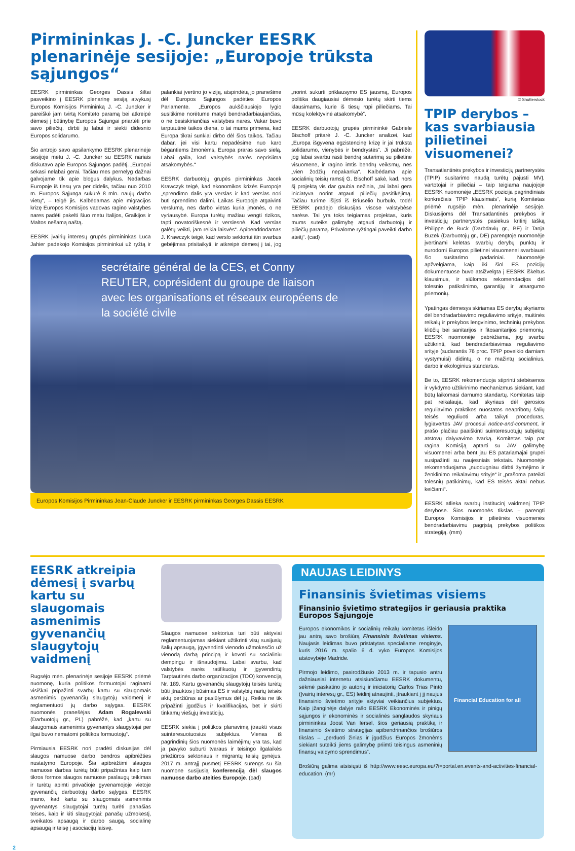Pirmininkas J. -C. Juncker EESRK plenarinėje sesijoje: „Europoje trūksta sąjungos“
EESRK pirmininkas Georges Dassis šiltai pasveikino į EESRK plenarinę sesiją atvykusį Europos Komisijos Pirmininką J. -C. Juncker ir pareiškė jam tvirtą Komiteto paramą bei atkreipė dėmesį į būtinybę Europos Sąjungai priartėti prie savo piliečių, dirbti jų labui ir siekti didesnio Europos solidarumo.
Šio antrojo savo apsilankymo EESRK plenarinėje sesijoje metu J. -C. Juncker su EESRK nariais diskutavo apie Europos Sąjungos padėtį. „Europai sekasi nelabai gerai. Tačiau mes pernelyg dažnai galvojame tik apie blogus dalykus. Nedarbas Europoje iš tiesų yra per didelis, tačiau nuo 2010 m. Europos Sąjunga sukūrė 8 mln. naujų darbo vietų“, – teigė jis. Kalbėdamas apie migracijos krizę Europos Komisijos vadovas ragino valstybes nares padėti pakelti šiuo metu Italijos, Graikijos ir Maltos nešamą naštą.
EESRK įvairių interesų grupės pirmininkas Luca Jahier padėkojo Komisijos pirmininkui už ryžtą ir palankiai įvertino jo viziją, atspindėtą jo pranešime dėl Europos Sąjungos padėties Europos Parlamente. „Europos aukščiausiojo lygio susitikime norėtume matyti bendradarbiaujančias, o ne besiskiriančias valstybes nares. Vakar buvo tarptautinė taikos diena, o tai mums primena, kad Europa tikrai sunkiai dirbo dėl šios taikos. Tačiau dabar, jei visi kartu nepadėsime nuo karo bėgantiems žmonėms, Europa praras savo sielą. Labai gaila, kad valstybės narės neprisiima atsakomybės.“
EESRK darbuotojų grupės pirmininkas Jacek Krawczyk teigė, kad ekonomikos krizės Europoje „sprendimo dalis yra verslas ir kad verslas nori būti sprendimo dalimi. Laikas Europoje atgaivinti verslumą, nes darbo vietas kuria įmonės, o ne vyriausybė. Europa turėtų mažiau vengti rizikos, tapti novatoriškesnė ir verslesnė. Kad verslas galėtų veikti, jam reikia laisvės“. Apibendrindamas J. Krawczyk teigė, kad verslo sektoriui itin svarbus gebėjimas prisitaikyti, ir atkreipė dėmesį į tai, jog „norint sukurti priklausymo ES jausmą, Europos politika daugiausiai dėmesio turėtų skirti tiems klausimams, kurie iš tiesų rūpi piliečiams. Tai mūsų kolektyvinė atsakomybė“.
EESRK darbuotojų grupės pirmininkė Gabriele Bischoff pritarė J. -C. Juncker analizei, kad „Europa išgyvena egzistencinę krizę ir jai trūksta solidarumo, vienybės ir bendrystės“. Ji pabrėžė, jog labai svarbu rasti bendrą sutarimą su pilietine visuomene, ir ragino imtis bendrų veiksmų, nes „vien žodžių nepakanka“. Kalbėdama apie socialinių teisių ramstį G. Bischoff sakė, kad, nors šį projektą vis dar gaubia nežinia, „tai labai gera iniciatyva norint atgauti piliečių pasitikėjimą. Tačiau turime išlįsti iš Briuselio burbulo, todėl EESRK pradėjo diskusijas visose valstybėse narėse. Tai yra toks teigiamas projektas, kuris mums suteiks galimybę atgauti darbuotojų ir piliečių paramą. Privalome ryžtingai paveikti darbo ateitį“. (cad)
secrétaire général de la CES, et Conny REUTER, coprésident du groupe de liaison avec les organisations et réseaux européens de la société civile
Europos Komisijos Pirmininkas Jean-Claude Juncker ir EESRK pirmininkas Georges Dassis EESRK
© Shutterstock
TPIP derybos – kas svarbiausia pilietinei visuomenei?
Transatlantinės prekybos ir investicijų partnerystės (TPIP) susitarimo naudą turėtų pajusti MVĮ, vartotojai ir piliečiai – taip teigiama naujojoje EESRK nuomonėje „EESRK pozicija pagrindiniais konkrečiais TPIP klausimais“, kurią Komitetas priėmė rugsėjo mėn. plenarinėje sesijoje. Diskusijoms dėl Transatlantinės prekybos ir investicijų partnerystės pasiekus kritinį tašką Philippe de Buck (Darbdavių gr., BE) ir Tanja Buzek (Darbuotojų gr., DE) parengtoje nuomonėje įvertinami keletas svarbių derybų punktų ir nurodomi Europos pilietinei visuomenei svarbiausi šio susitarimo padariniai. Nuomonėje apžvelgiama, kaip iki šiol ES pozicijų dokumentuose buvo atsižvelgta į EESRK iškeltus klausimus, ir siūlomos rekomendacijos dėl tolesnio patikslinimo, garantijų ir atsargumo priemonių.
Ypatingas dėmesys skiriamas ES derybų skyriams dėl bendradarbiavimo reguliavimo srityje, muitinės reikalų ir prekybos lengvinimo, techninių prekybos kliūčių bei sanitarijos ir fitosanitarijos priemonių. EESRK nuomonėje pabrėžiama, jog svarbu užtikrinti, kad bendradarbiavimas reguliavimo srityje (sudarantis 76 proc. TPIP poveikio darniam vystymuisi) didintų, o ne mažintų socialinius, darbo ir ekologinius standartus.
Be to, EESRK rekomenduoja stiprinti stebėsenos ir vykdymo užtikrinimo mechanizmus siekiant, kad būtų laikomasi darnumo standartų. Komitetas taip pat reikalauja, kad skyriaus dėl gerosios reguliavimo praktikos nuostatos neapribotų šalių teisės reguliuoti arba taikyti procedūras, lygiavertes JAV procesui notice-and-comment, ir prašo plačiau paaiškinti suinteresuotųjų subjektų atstovų dalyvavimo tvarką. Komitetas taip pat ragina Komisiją aptarti su JAV galimybę visuomenei arba bent jau ES pataria­majai grupei susipažinti su naujesniais tekstais. Nuomonėje rekomenduojama „nuodugniau dirbti žymėjimo ir ženklinimo reikalavimų srityje“ ir „prašoma pateikti tolesnių patikinimų, kad ES teisės aktai nebus keičiami“.
EESRK atlieka svarbų institucinį vaidmenį TPIP derybose. Šios nuomonės tikslas – parengti Europos Komisijos ir pilietinės visuomenės bendradarbiavimu pagrįstą prekybos politikos strategiją. (mm)
EESRK atkreipia dėmesį į svarbų kartu su slaugomais asmenimis gyvenančių slaugytojų vaidmenį
Rugsėjo mėn. plenarinėje sesijoje EESRK priėmė nuomonę, kuria politikos formuotojai raginami visiškai pripažinti svarbų kartu su slaugomais asmenimis gyvenančių slaugytojų vaidmenį ir reglamentuoti jų darbo sąlygas. EESRK nuomonės pranešėjas Adam Rogalewski (Darbuotojų gr., PL) pabrėžė, kad „kartu su slaugomais asmenimis gyvenantys slaugytojai per ilgai buvo nematomi politikos formuotojų“.
Pirmiausia EESRK nori pradėti diskusijas dėl slaugos namuose darbo bendros apibrėžties nustatymo Europoje. Šia apibrėžtimi slaugos namuose darbas turėtų būti pripažintas kaip tam tikros formos slaugos namuose paslaugų teikimas ir turėtų apimti privačioje gyvenamojoje vietoje gyvenančių darbuotojų darbo sąlygas. EESRK mano, kad kartu su slaugomais asmenimis gyvenantys slaugytojai turėtų turėti panašias teises, kaip ir kiti slaugytojai: panašų užmokestį, sveikatos apsaugą ir darbo saugą, socialinę apsaugą ir teisę į asociacijų laisvę.
Slaugos namuose sektorius turi būti aktyviai reglamentuojamas siekiant užtikrinti visų susijusių šalių apsaugą, įgyvendinti vienodo užmokesčio už vienodą darbą principą ir kovoti su socialiniu dempingu ir išnaudojimu. Labai svarbu, kad valstybės narės ratifikuotų ir įgyvendintų Tarptautinės darbo organizacijos (TDO) konvenciją Nr. 189. Kartu gyvenančių slaugytojų teisės turėtų būti įtrauktos į būsimas ES ir valstybių narių teisės aktų peržiūras ar pasiūlymus dėl jų. Reikia ne tik pripažinti įgūdžius ir kvalifikacijas, bet ir skirti tinkamų viešųjų investicijų.
EESRK siekia į politikos planavimą įtraukti visus suinteresuotuosius subjektus. Vienas iš pagrindinių šios nuomonės laimėjimų yra tas, kad ja pavyko suburti tvaraus ir teisingo ilgalaikės priežiūros sektoriaus ir migrantų teisių gynėjus. 2017 m. antrąjį pusmetį EESRK surengs su šia nuomone susijusią konferenciją dėl slaugos namuose darbo ateities Europoje. (cad)
NAUJAS LEIDINYS
Finansinis švietimas visiems
Finansinio švietimo strategijos ir geriausia praktika Europos Sąjungoje
Financial Education for all
Europos ekonomikos ir socialinių reikalų komitetas išleido jau antrą savo brošiūrą Finansinis švietimas visiems. Naujasis leidimas buvo pristatytas specialiame renginyje, kuris 2016 m. spalio 6 d. vyko Europos Komisijos atstovybėje Madride.
Pirmojo leidimo, pasirodžiusio 2013 m. ir tapusio antru dažniausiai internetu atsisiunčiamu EESRK dokumentu, sėkmė paskatino jo autorių ir iniciatorių Carlos Trias Pintó (Įvairių interesų gr., ES) leidinį atnaujinti, įtraukiant į jį naujus finansinio švietimo srityje aktyviai veikiančius subjektus. Kaip įžanginėje dalyje rašo EESRK Ekonominės ir pinigų sąjungos ir ekonominės ir socialinės sanglaudos skyriaus pirmininkas Joost Van Iersel, šios geriausią praktiką ir finansinio švietimo strategijas apibendrinančios brošiūros tikslas – „perduoti žinias ir įgūdžius Europos žmonėms siekiant suteikti jiems galimybę priimti teisingus asmeninių finansų valdymo sprendimus“.
Brošiūrą galima atsisiųsti iš http://www.eesc.europa.eu/?i=portal.en.events-and-activities-financial-education. (mr)
2